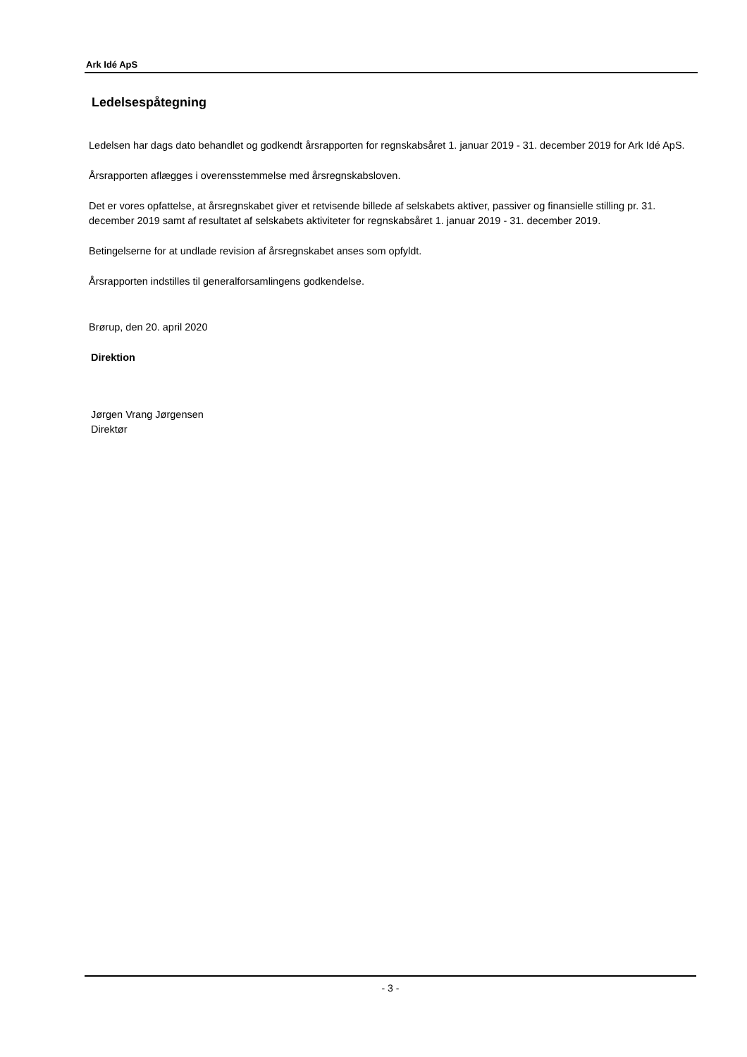Ark Idé ApS
Ledelsespåtegning
Ledelsen har dags dato behandlet og godkendt årsrapporten for regnskabsåret 1. januar 2019 - 31. december 2019 for Ark Idé ApS.
Årsrapporten aflægges i overensstemmelse med årsregnskabsloven.
Det er vores opfattelse, at årsregnskabet giver et retvisende billede af selskabets aktiver, passiver og finansielle stilling pr. 31. december 2019 samt af resultatet af selskabets aktiviteter for regnskabsåret 1. januar 2019 - 31. december 2019.
Betingelserne for at undlade revision af årsregnskabet anses som opfyldt.
Årsrapporten indstilles til generalforsamlingens godkendelse.
Brørup, den 20. april 2020
Direktion
Jørgen Vrang Jørgensen
Direktør
- 3 -